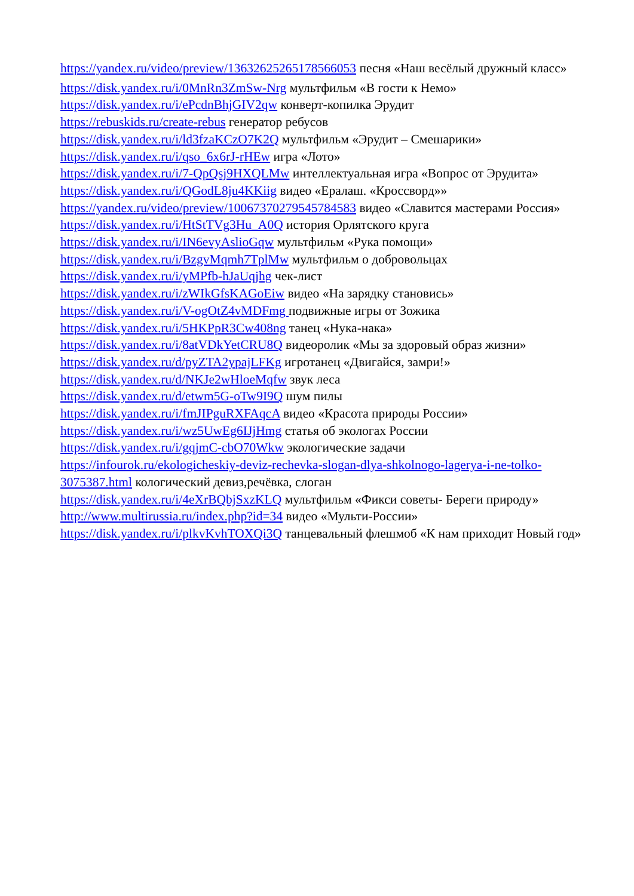https://yandex.ru/video/preview/13632625265178566053 песня «Наш весёлый дружный класс»
https://disk.yandex.ru/i/0MnRn3ZmSw-Nrg мультфильм «В гости к Немо»
https://disk.yandex.ru/i/ePcdnBhjGIV2qw конверт-копилка Эрудит
https://rebuskids.ru/create-rebus генератор ребусов
https://disk.yandex.ru/i/ld3fzaKCzO7K2Q мультфильм «Эрудит – Смешарики»
https://disk.yandex.ru/i/qso_6x6rJ-rHEw игра «Лото»
https://disk.yandex.ru/i/7-QpQsj9HXQLMw интеллектуальная игра «Вопрос от Эрудита»
https://disk.yandex.ru/i/QGodL8ju4KKiig видео «Ералаш. «Кроссворд»»
https://yandex.ru/video/preview/10067370279545784583 видео «Славится мастерами Россия»
https://disk.yandex.ru/i/HtStTVg3Hu_A0Q история Орлятского круга
https://disk.yandex.ru/i/IN6evyAslioGqw мультфильм «Рука помощи»
https://disk.yandex.ru/i/BzgvMqmh7TplMw мультфильм о добровольцах
https://disk.yandex.ru/i/yMPfb-hJaUqjhg чек-лист
https://disk.yandex.ru/i/zWIkGfsKAGoEiw видео «На зарядку становись»
https://disk.yandex.ru/i/V-ogOtZ4vMDFmg подвижные игры от Зожика
https://disk.yandex.ru/i/5HKPpR3Cw408ng танец «Нука-нака»
https://disk.yandex.ru/i/8atVDkYetCRU8Q видеоролик «Мы за здоровый образ жизни»
https://disk.yandex.ru/d/pyZTA2ypajLFKg игротанец «Двигайся, замри!»
https://disk.yandex.ru/d/NKJe2wHloeMqfw звук леса
https://disk.yandex.ru/d/etwm5G-oTw9I9Q шум пилы
https://disk.yandex.ru/i/fmJIPguRXFAqcA видео «Красота природы России»
https://disk.yandex.ru/i/wz5UwEg6IJjHmg статья об экологах России
https://disk.yandex.ru/i/gqjmC-cbO70Wkw экологические задачи
https://infourok.ru/ekologicheskiy-deviz-rechevka-slogan-dlya-shkolnogo-lagerya-i-ne-tolko-3075387.html кологический девиз,речёвка, слоган
https://disk.yandex.ru/i/4eXrBQbjSxzKLQ мультфильм «Фикси советы- Береги природу»
http://www.multirussia.ru/index.php?id=34 видео «Мульти-России»
https://disk.yandex.ru/i/plkvKvhTOXQi3Q танцевальный флешмоб «К нам приходит Новый год»